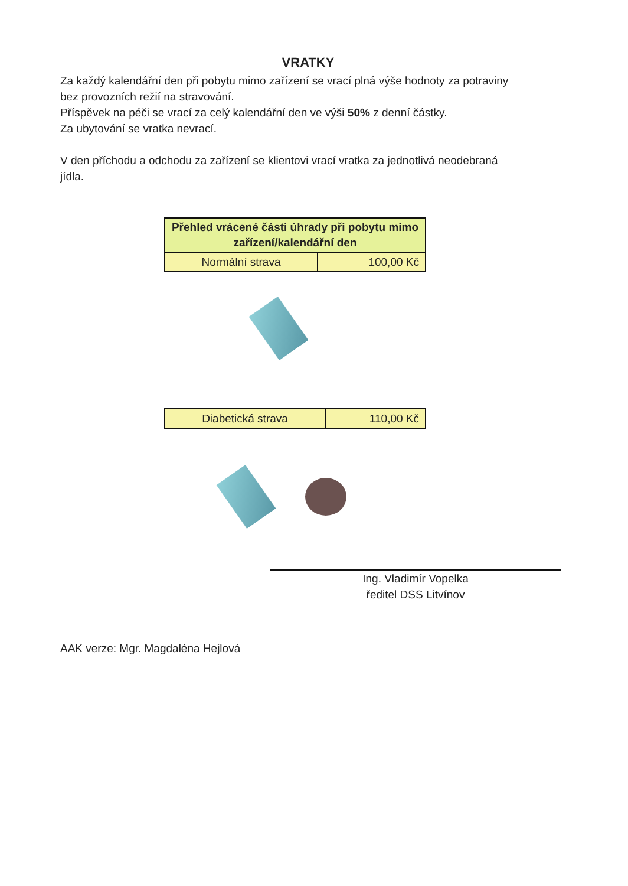VRATKY
Za každý kalendářní den při pobytu mimo zařízení se vrací plná výše hodnoty za potraviny bez provozních režií na stravování.
Příspěvek na péči se vrací za celý kalendářní den ve výši 50% z denní částky.
Za ubytování se vratka nevrací.
V den příchodu a odchodu za zařízení se klientovi vrací vratka za jednotlivá neodebraná jídla.
| Přehled vrácené části úhrady při pobytu mimo zařízení/kalendářní den | |
| --- | --- |
| Normální strava | 100,00 Kč |
| Diabetická strava | 110,00 Kč |
Ing. Vladimír Vopelka
ředitel DSS Litvínov
AAK verze: Mgr. Magdaléna Hejlová